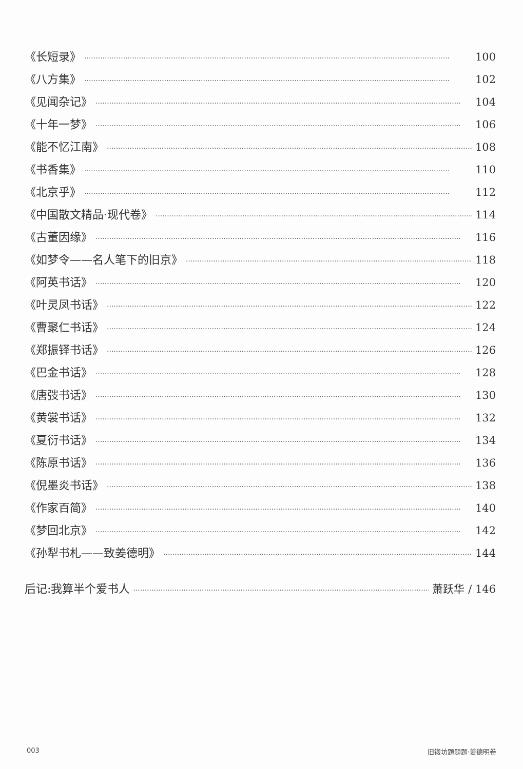《长短录》 100
《八方集》 102
《见闻杂记》 104
《十年一梦》 106
《能不忆江南》 108
《书香集》 110
《北京乎》 112
《中国散文精品·现代卷》 114
《古董因缘》 116
《如梦令——名人笔下的旧京》 118
《阿英书话》 120
《叶灵凤书话》 122
《曹聚仁书话》 124
《郑振铎书话》 126
《巴金书话》 128
《唐弢书话》 130
《黄裳书话》 132
《夏衍书话》 134
《陈原书话》 136
《倪墨炎书话》 138
《作家百简》 140
《梦回北京》 142
《孙犁书札——致姜德明》 144
后记:我算半个爱书人 萧跃华 / 146
003 旧锻坊题题题·姜德明卷